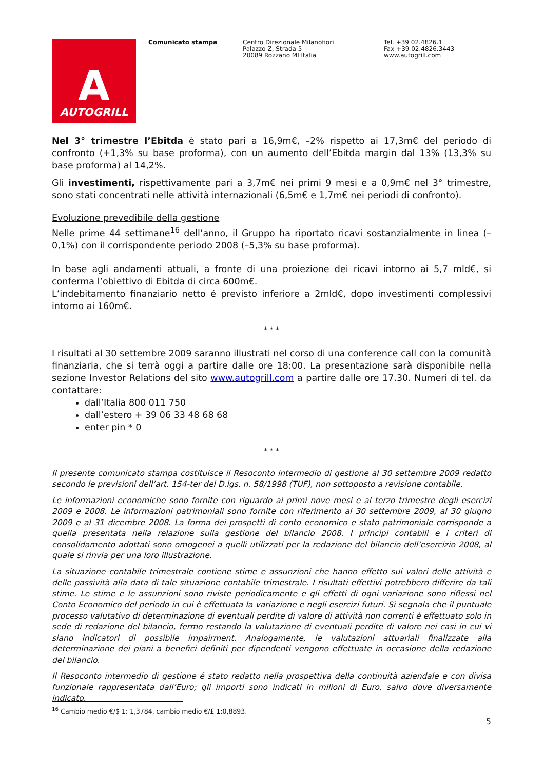A
AUTOGRILL
Comunicato stampa Centro Direzionale Milanofiori
Palazzo Z, Strada 5
20089 Rozzano MI Italia
Tel. +39 02.4826.1
Fax +39 02.4826.3443
www.autogrill.com
Nel 3° trimestre l’Ebitda è stato pari a 16,9m€, –2% rispetto ai 17,3m€ del periodo di confronto (+1,3% su base proforma), con un aumento dell’Ebitda margin dal 13% (13,3% su base proforma) al 14,2%.
Gli investimenti, rispettivamente pari a 3,7m€ nei primi 9 mesi e a 0,9m€ nel 3° trimestre, sono stati concentrati nelle attività internazionali (6,5m€ e 1,7m€ nei periodi di confronto).
Evoluzione prevedibile della gestione
Nelle prime 44 settimane<sup>16</sup> dell’anno, il Gruppo ha riportato ricavi sostanzialmente in linea (–0,1%) con il corrispondente periodo 2008 (–5,3% su base proforma).
In base agli andamenti attuali, a fronte di una proiezione dei ricavi intorno ai 5,7 mld€, si conferma l’obiettivo di Ebitda di circa 600m€.
L’indebitamento finanziario netto é previsto inferiore a 2mld€, dopo investimenti complessivi intorno ai 160m€.
* * *
I risultati al 30 settembre 2009 saranno illustrati nel corso di una conference call con la comunità finanziaria, che si terrà oggi a partire dalle ore 18:00. La presentazione sarà disponibile nella sezione Investor Relations del sito www.autogrill.com a partire dalle ore 17.30. Numeri di tel. da contattare:
dall’Italia 800 011 750
dall’estero + 39 06 33 48 68 68
enter pin * 0
* * *
Il presente comunicato stampa costituisce il Resoconto intermedio di gestione al 30 settembre 2009 redatto secondo le previsioni dell’art. 154-ter del D.lgs. n. 58/1998 (TUF), non sottoposto a revisione contabile.
Le informazioni economiche sono fornite con riguardo ai primi nove mesi e al terzo trimestre degli esercizi 2009 e 2008. Le informazioni patrimoniali sono fornite con riferimento al 30 settembre 2009, al 30 giugno 2009 e al 31 dicembre 2008. La forma dei prospetti di conto economico e stato patrimoniale corrisponde a quella presentata nella relazione sulla gestione del bilancio 2008. I principi contabili e i criteri di consolidamento adottati sono omogenei a quelli utilizzati per la redazione del bilancio dell’esercizio 2008, al quale si rinvia per una loro illustrazione.
La situazione contabile trimestrale contiene stime e assunzioni che hanno effetto sui valori delle attività e delle passività alla data di tale situazione contabile trimestrale. I risultati effettivi potrebbero differire da tali stime. Le stime e le assunzioni sono riviste periodicamente e gli effetti di ogni variazione sono riflessi nel Conto Economico del periodo in cui è effettuata la variazione e negli esercizi futuri. Si segnala che il puntuale processo valutativo di determinazione di eventuali perdite di valore di attività non correnti è effettuato solo in sede di redazione del bilancio, fermo restando la valutazione di eventuali perdite di valore nei casi in cui vi siano indicatori di possibile impairment. Analogamente, le valutazioni attuariali finalizzate alla determinazione dei piani a benefici definiti per dipendenti vengono effettuate in occasione della redazione del bilancio.
Il Resoconto intermedio di gestione é stato redatto nella prospettiva della continuità aziendale e con divisa funzionale rappresentata dall’Euro; gli importi sono indicati in milioni di Euro, salvo dove diversamente indicato.
<sup>16</sup> Cambio medio €/$ 1: 1,3784, cambio medio €/£ 1:0,8893.
5